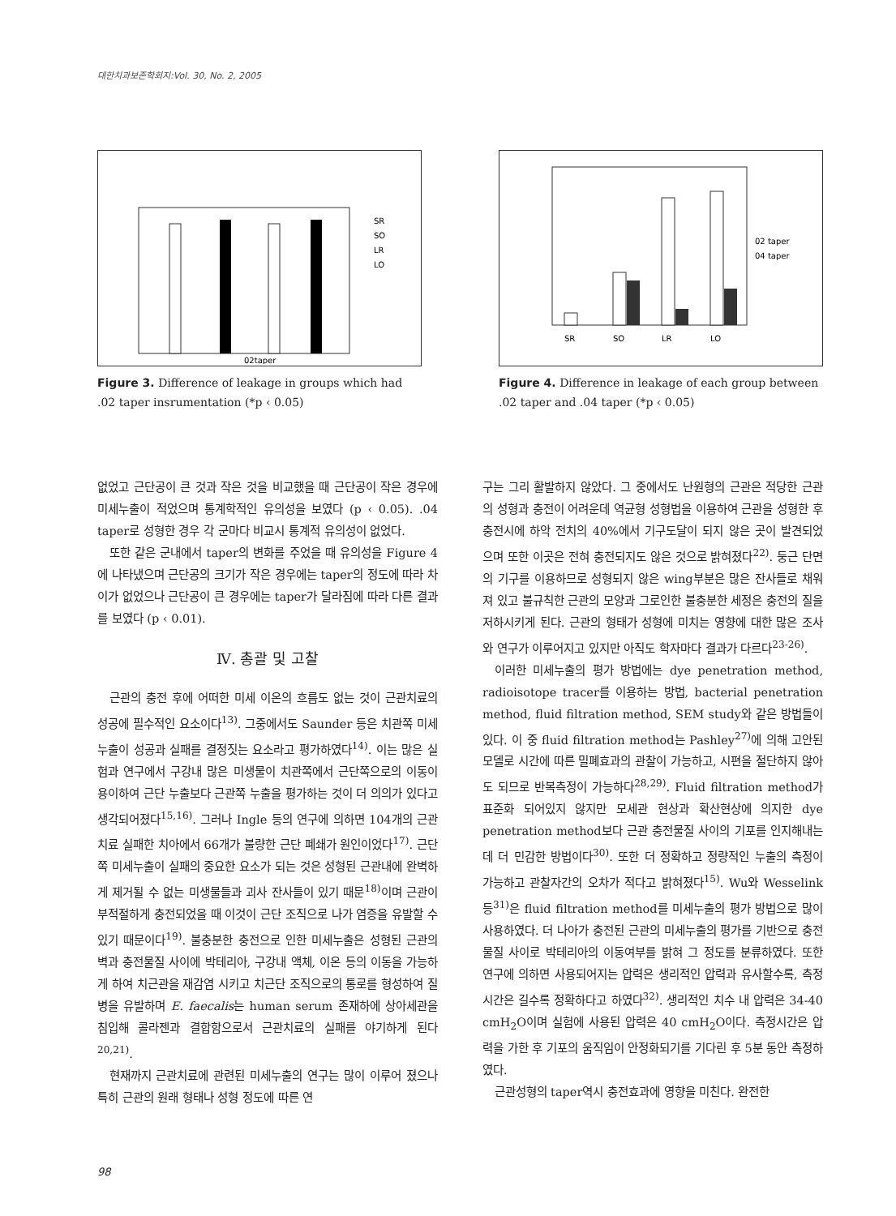대한치과보존학회지:Vol. 30, No. 2, 2005
02taper
SR
SO
LR
LO
Figure 3. Difference of leakage in groups which had .02 taper insrumentation (*p ‹ 0.05)
SR
SO
LR
LO
02 taper
04 taper
Figure 4. Difference in leakage of each group between .02 taper and .04 taper (*p ‹ 0.05)
없었고 근단공이 큰 것과 작은 것을 비교했을 때 근단공이 작은 경우에 미세누출이 적었으며 통계학적인 유의성을 보였다 (p ‹ 0.05). .04 taper로 성형한 경우 각 군마다 비교시 통계적 유의성이 없었다.
또한 같은 군내에서 taper의 변화를 주었을 때 유의성을 Figure 4에 나타냈으며 근단공의 크기가 작은 경우에는 taper의 정도에 따라 차이가 없었으나 근단공이 큰 경우에는 taper가 달라짐에 따라 다른 결과를 보였다 (p ‹ 0.01).
Ⅳ. 총괄 및 고찰
근관의 충전 후에 어떠한 미세 이온의 흐름도 없는 것이 근관치료의 성공에 필수적인 요소이다<sup>13)</sup>. 그중에서도 Saunder 등은 치관쪽 미세누출이 성공과 실패를 결정짓는 요소라고 평가하였다<sup>14)</sup>. 이는 많은 실험과 연구에서 구강내 많은 미생물이 치관쪽에서 근단쪽으로의 이동이 용이하여 근단 누출보다 근관쪽 누출을 평가하는 것이 더 의의가 있다고 생각되어졌다<sup>15,16)</sup>. 그러나 Ingle 등의 연구에 의하면 104개의 근관치료 실패한 치아에서 66개가 불량한 근단 폐쇄가 원인이었다<sup>17)</sup>. 근단쪽 미세누출이 실패의 중요한 요소가 되는 것은 성형된 근관내에 완벽하게 제거될 수 없는 미생물들과 괴사 잔사들이 있기 때문<sup>18)</sup>이며 근관이 부적절하게 충전되었을 때 이것이 근단 조직으로 나가 염증을 유발할 수 있기 때문이다<sup>19)</sup>. 불충분한 충전으로 인한 미세누출은 성형된 근관의 벽과 충전물질 사이에 박테리아, 구강내 액체, 이온 등의 이동을 가능하게 하여 치근관을 재감염 시키고 치근단 조직으로의 통로를 형성하여 질병을 유발하며 E. faecalis는 human serum 존재하에 상아세관을 침입해 콜라젠과 결합함으로서 근관치료의 실패를 야기하게 된다<sup>20,21)</sup>.
현재까지 근관치료에 관련된 미세누출의 연구는 많이 이루어 졌으나 특히 근관의 원래 형태나 성형 정도에 따른 연
구는 그리 활발하지 않았다. 그 중에서도 난원형의 근관은 적당한 근관의 성형과 충전이 어려운데 역균형 성형법을 이용하여 근관을 성형한 후 충전시에 하악 전치의 40%에서 기구도달이 되지 않은 곳이 발견되었으며 또한 이곳은 전혀 충전되지도 않은 것으로 밝혀졌다<sup>22)</sup>. 둥근 단면의 기구를 이용하므로 성형되지 않은 wing부분은 많은 잔사들로 채워져 있고 불규칙한 근관의 모양과 그로인한 불충분한 세정은 충전의 질을 저하시키게 된다. 근관의 형태가 성형에 미치는 영향에 대한 많은 조사와 연구가 이루어지고 있지만 아직도 학자마다 결과가 다르다<sup>23-26)</sup>.
이러한 미세누출의 평가 방법에는 dye penetration method, radioisotope tracer를 이용하는 방법, bacterial penetration method, fluid filtration method, SEM study와 같은 방법들이 있다. 이 중 fluid filtration method는 Pashley<sup>27)</sup>에 의해 고안된 모델로 시간에 따른 밀폐효과의 관찰이 가능하고, 시편을 절단하지 않아도 되므로 반복측정이 가능하다<sup>28,29)</sup>. Fluid filtration method가 표준화 되어있지 않지만 모세관 현상과 확산현상에 의지한 dye penetration method보다 근관 충전물질 사이의 기포를 인지해내는데 더 민감한 방법이다<sup>30)</sup>. 또한 더 정확하고 정량적인 누출의 측정이 가능하고 관찰자간의 오차가 적다고 밝혀졌다<sup>15)</sup>. Wu와 Wesselink 등<sup>31)</sup>은 fluid filtration method를 미세누출의 평가 방법으로 많이 사용하였다. 더 나아가 충전된 근관의 미세누출의 평가를 기반으로 충전물질 사이로 박테리아의 이동여부를 밝혀 그 정도를 분류하였다. 또한 연구에 의하면 사용되어지는 압력은 생리적인 압력과 유사할수록, 측정시간은 길수록 정확하다고 하였다<sup>32)</sup>. 생리적인 치수 내 압력은 34-40 cmH<sub>2</sub>O이며 실험에 사용된 압력은 40 cmH<sub>2</sub>O이다. 측정시간은 압력을 가한 후 기포의 움직임이 안정화되기를 기다린 후 5분 동안 측정하였다.
근관성형의 taper역시 충전효과에 영향을 미친다. 완전한
98